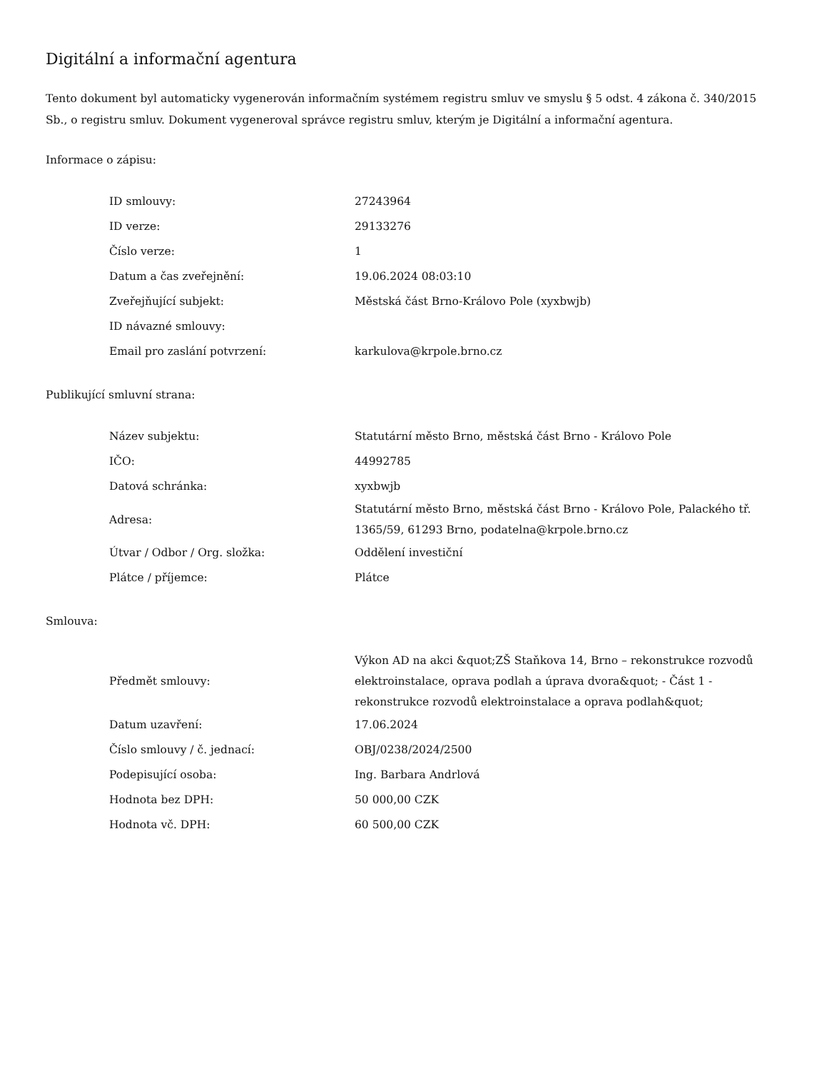Digitální a informační agentura
Tento dokument byl automaticky vygenerován informačním systémem registru smluv ve smyslu § 5 odst. 4 zákona č. 340/2015 Sb., o registru smluv. Dokument vygeneroval správce registru smluv, kterým je Digitální a informační agentura.
Informace o zápisu:
| ID smlouvy: | 27243964 |
| ID verze: | 29133276 |
| Číslo verze: | 1 |
| Datum a čas zveřejnění: | 19.06.2024 08:03:10 |
| Zveřejňující subjekt: | Městská část Brno-Královo Pole (xyxbwjb) |
| ID návazné smlouvy: | |
| Email pro zaslání potvrzení: | karkulova@krpole.brno.cz |
Publikující smluvní strana:
| Název subjektu: | Statutární město Brno, městská část Brno - Královo Pole |
| IČO: | 44992785 |
| Datová schránka: | xyxbwjb |
| Adresa: | Statutární město Brno, městská část Brno - Královo Pole, Palackého tř. 1365/59, 61293 Brno, podatelna@krpole.brno.cz |
| Útvar / Odbor / Org. složka: | Oddělení investiční |
| Plátce / příjemce: | Plátce |
Smlouva:
| Předmět smlouvy: | Výkon AD na akci &quot;ZŠ Staňkova 14, Brno – rekonstrukce rozvodů elektroinstalace, oprava podlah a úprava dvora&quot; - Část 1 - rekonstrukce rozvodů elektroinstalace a oprava podlah&quot; |
| Datum uzavření: | 17.06.2024 |
| Číslo smlouvy / č. jednací: | OBJ/0238/2024/2500 |
| Podepisující osoba: | Ing. Barbara Andrlová |
| Hodnota bez DPH: | 50 000,00 CZK |
| Hodnota vč. DPH: | 60 500,00 CZK |